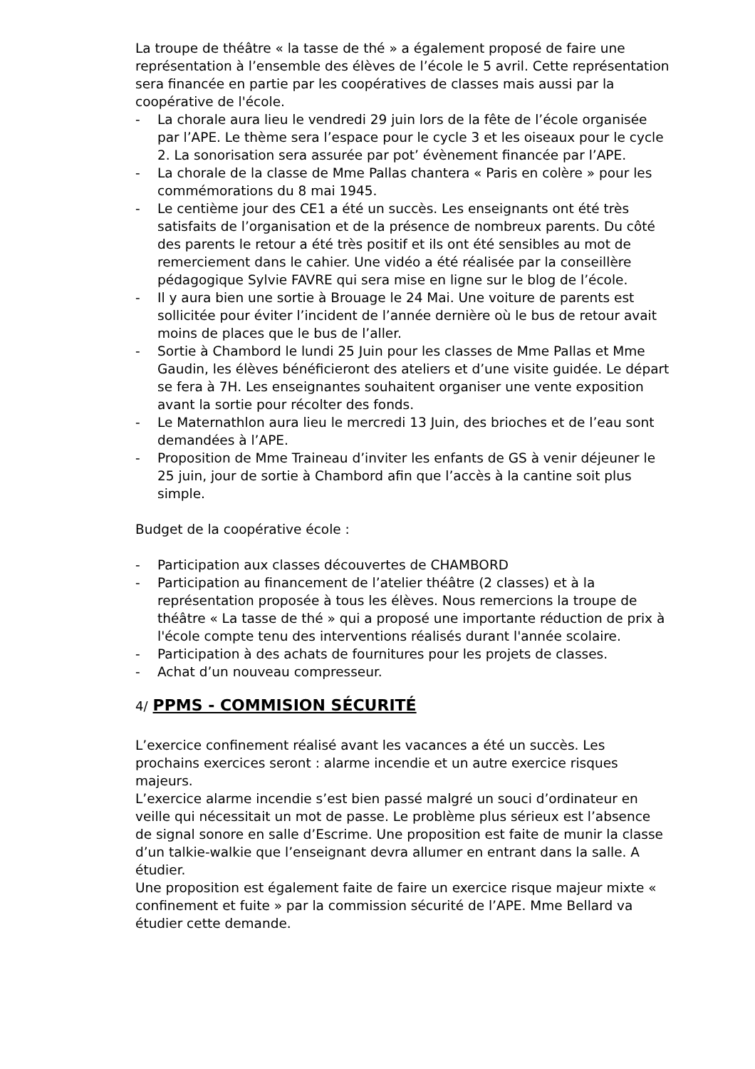La troupe de théâtre « la tasse de thé » a également proposé de faire une représentation à l’ensemble des élèves de l’école le 5 avril. Cette représentation sera financée en partie par les coopératives de classes mais aussi par la coopérative de l'école.
- La chorale aura lieu le vendredi 29 juin lors de la fête de l’école organisée par l’APE. Le thème sera l’espace pour le cycle 3 et les oiseaux pour le cycle 2. La sonorisation sera assurée par pot’ évènement financée par l’APE.
- La chorale de la classe de Mme Pallas chantera « Paris en colère » pour les commémorations du 8 mai 1945.
- Le centième jour des CE1 a été un succès. Les enseignants ont été très satisfaits de l’organisation et de la présence de nombreux parents. Du côté des parents le retour a été très positif et ils ont été sensibles au mot de remerciement dans le cahier. Une vidéo a été réalisée par la conseillère pédagogique Sylvie FAVRE qui sera mise en ligne sur le blog de l’école.
- Il y aura bien une sortie à Brouage le 24 Mai. Une voiture de parents est sollicitée pour éviter l’incident de l’année dernière où le bus de retour avait moins de places que le bus de l’aller.
- Sortie à Chambord le lundi 25 Juin pour les classes de Mme Pallas et Mme Gaudin, les élèves bénéficieront des ateliers et d’une visite guidée. Le départ se fera à 7H. Les enseignantes souhaitent organiser une vente exposition avant la sortie pour récolter des fonds.
- Le Maternathlon aura lieu le mercredi 13 Juin, des brioches et de l’eau sont demandées à l’APE.
- Proposition de Mme Traineau d’inviter les enfants de GS à venir déjeuner le 25 juin, jour de sortie à Chambord afin que l’accès à la cantine soit plus simple.
Budget de la coopérative école :
- Participation aux classes découvertes de CHAMBORD
- Participation au financement de l’atelier théâtre (2 classes) et à la représentation proposée à tous les élèves. Nous remercions la troupe de théâtre « La tasse de thé » qui a proposé une importante réduction de prix à l'école compte tenu des interventions réalisés durant l'année scolaire.
- Participation à des achats de fournitures pour les projets de classes.
- Achat d’un nouveau compresseur.
4/ PPMS - COMMISION SÉCURITÉ
L’exercice confinement réalisé avant les vacances a été un succès. Les prochains exercices seront : alarme incendie et un autre exercice risques majeurs.
L’exercice alarme incendie s’est bien passé malgré un souci d’ordinateur en veille qui nécessitait un mot de passe. Le problème plus sérieux est l’absence de signal sonore en salle d’Escrime. Une proposition est faite de munir la classe d’un talkie-walkie que l’enseignant devra allumer en entrant dans la salle. A étudier.
Une proposition est également faite de faire un exercice risque majeur mixte « confinement et fuite » par la commission sécurité de l’APE. Mme Bellard va étudier cette demande.